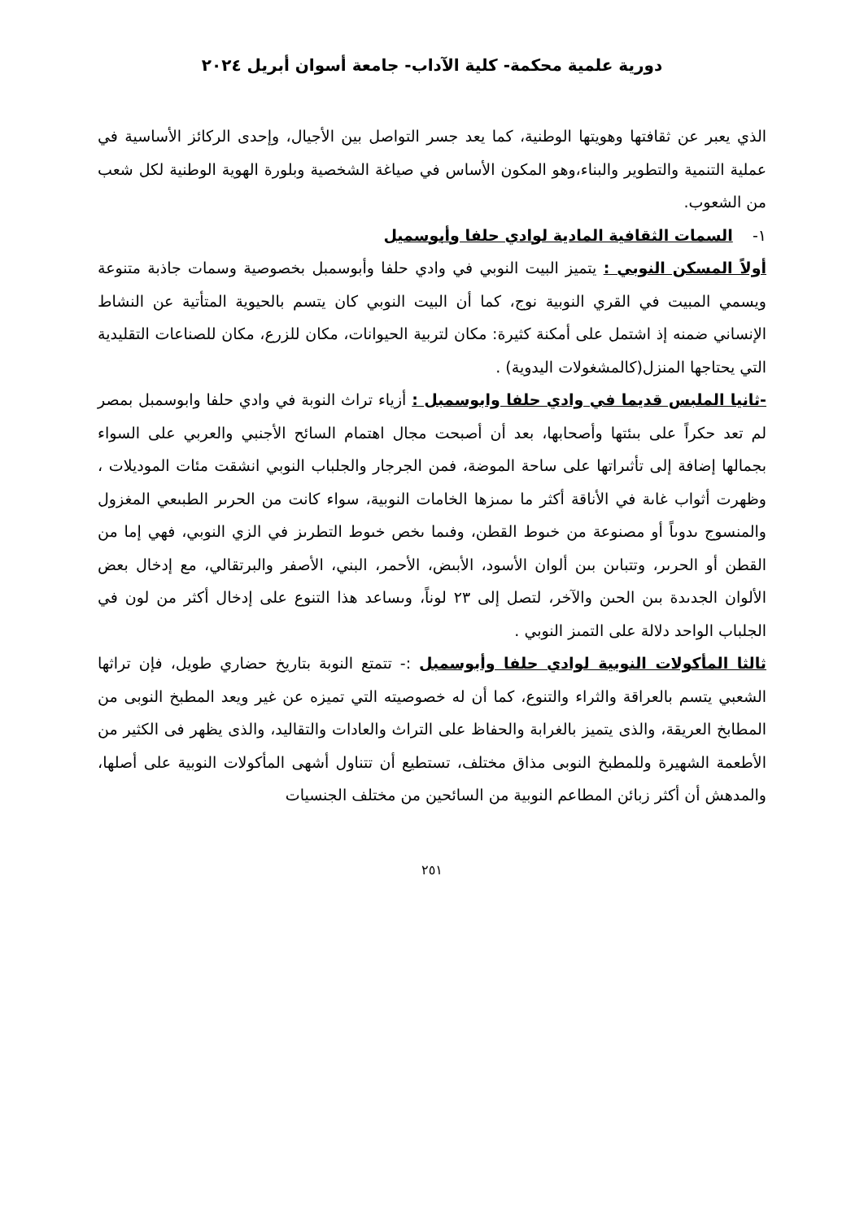دورية علمية محكمة- كلية الآداب- جامعة أسوان أبريل ٢٠٢٤
الذي يعبر عن ثقافتها وهويتها الوطنية، كما يعد جسر التواصل بين الأجيال، وإحدى الركائز الأساسية في عملية التنمية والتطوير والبناء،وهو المكون الأساس في صياغة الشخصية وبلورة الهوية الوطنية لكل شعب من الشعوب.
١- السمات الثقافية المادية لوادي حلفا وأبوسميل
أولاً المسكن النوبي : يتميز البيت النوبي في وادي حلفا وأبوسمبل بخصوصية وسمات جاذبة متنوعة ويسمي المبيت في القري النوبية نوج، كما أن البيت النوبي كان يتسم بالحيوية المتأتية عن النشاط الإنساني ضمنه إذ اشتمل على أمكنة كثيرة: مكان لتربية الحيوانات، مكان للزرع، مكان للصناعات التقليدية التي يحتاجها المنزل(كالمشغولات اليدوية) .
-ثانيا الملبس قديما في وادي حلفا وابوسمبل : أزياء تراث النوبة في وادي حلفا وابوسمبل بمصر لم تعد حكراً على بىئتها وأصحابها، بعد أن أصبحت مجال اهتمام السائح الأجنبي والعربي على السواء بجمالها إضافة إلى تأثىراتها على ساحة الموضة، فمن الجرجار والجلباب النوبي انشقت مئات الموديلات ، وظهرت أثواب غاىة في الأناقة أكثر ما ىمىزها الخامات النوبية، سواء كانت من الحرىر الطبىعي المغزول والمنسوج ىدوىاً أو مصنوعة من خىوط القطن، وفىما ىخص خىوط التطرىز في الزي النوبي، فهي إما من القطن أو الحرىر، وتتباىن بىن ألوان الأسود، الأبىض، الأحمر، البني، الأصفر والبرتقالي، مع إدخال بعض الألوان الجدىدة بىن الحىن والآخر، لتصل إلى ٢٣ لوناً، وىساعد هذا التنوع على إدخال أكثر من لون في الجلباب الواحد دلالة على التمىز النوبي .
ثالثا المأكولات النوبية لوادي حلفا وأبوسمبل :- تتمتع النوبة بتاريخ حضاري طويل، فإن تراثها الشعبي يتسم بالعراقة والثراء والتنوع، كما أن له خصوصيته التي تميزه عن غير ويعد المطبخ النوبى من المطابخ العريقة، والذى يتميز بالغرابة والحفاظ على التراث والعادات والتقاليد، والذى يظهر فى الكثير من الأطعمة الشهيرة وللمطبخ النوبى مذاق مختلف، تستطيع أن تتناول أشهى المأكولات النوبية على أصلها، والمدهش أن أكثر زبائن المطاعم النوبية من السائحين من مختلف الجنسيات
٢٥١